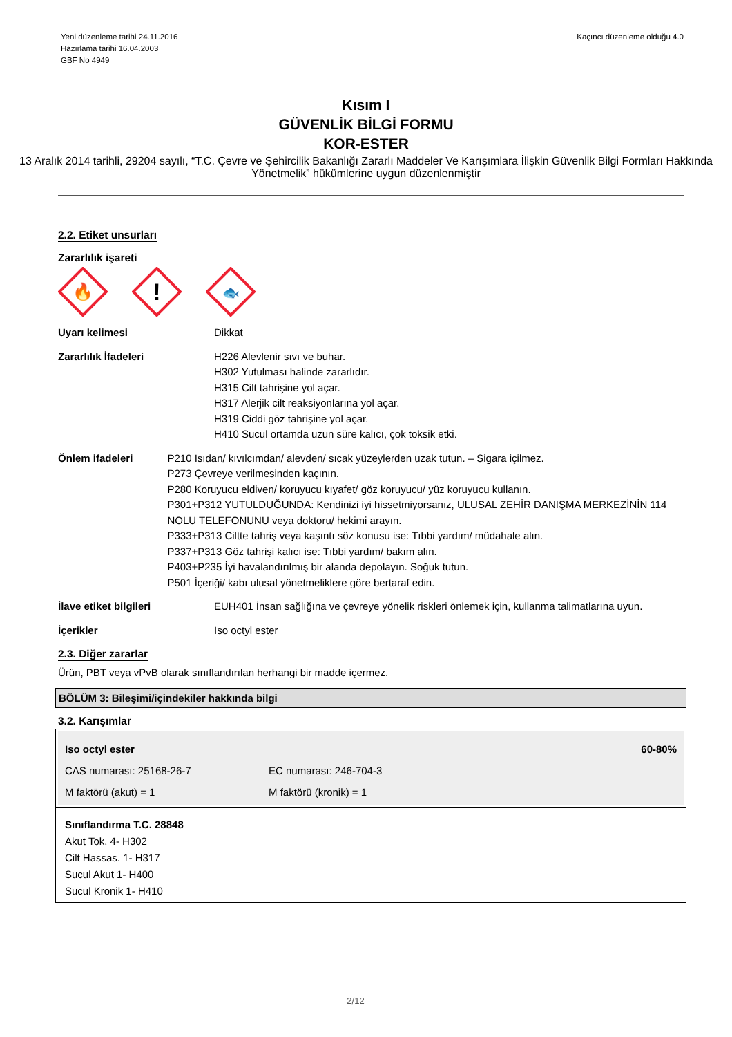Yeni düzenleme tarihi 24.11.2016
Hazırlama tarihi 16.04.2003
GBF No 4949
Kaçıncı düzenleme olduğu 4.0
Kısım I
GÜVENLİK BİLGİ FORMU
KOR-ESTER
13 Aralık 2014 tarihli, 29204 sayılı, “T.C. Çevre ve Şehircilik Bakanlığı Zararlı Maddeler Ve Karışımlara İlişkin Güvenlik Bilgi Formları Hakkında Yönetmelik” hükümlerine uygun düzenlenmiştir
2.2. Etiket unsurları
Zararlılık işareti
🔥
!
🐟
Uyarı kelimesi Dikkat
Zararlılık İfadeleri H226 Alevlenir sıvı ve buhar.
H302 Yutulması halinde zararlıdır.
H315 Cilt tahrişine yol açar.
H317 Alerjik cilt reaksiyonlarına yol açar.
H319 Ciddi göz tahrişine yol açar.
H410 Sucul ortamda uzun süre kalıcı, çok toksik etki.
Önlem ifadeleri P210 Isıdan/ kıvılcımdan/ alevden/ sıcak yüzeylerden uzak tutun. – Sigara içilmez.
P273 Çevreye verilmesinden kaçının.
P280 Koruyucu eldiven/ koruyucu kıyafet/ göz koruyucu/ yüz koruyucu kullanın.
P301+P312 YUTULDUĞUNDA: Kendinizi iyi hissetmiyorsanız, ULUSAL ZEHİR DANIŞMA MERKEZİNİN 114 NOLU TELEFONUNU veya doktoru/ hekimi arayın.
P333+P313 Ciltte tahriş veya kaşıntı söz konusu ise: Tıbbi yardım/ müdahale alın.
P337+P313 Göz tahrişi kalıcı ise: Tıbbi yardım/ bakım alın.
P403+P235 İyi havalandırılmış bir alanda depolayın. Soğuk tutun.
P501 İçeriği/ kabı ulusal yönetmeliklere göre bertaraf edin.
İlave etiket bilgileri EUH401 İnsan sağlığına ve çevreye yönelik riskleri önlemek için, kullanma talimatlarına uyun.
İçerikler Iso octyl ester
2.3. Diğer zararlar
Ürün, PBT veya vPvB olarak sınıflandırılan herhangi bir madde içermez.
BÖLÜM 3: Bileşimi/içindekiler hakkında bilgi
3.2. Karışımlar
Iso octyl ester 60-80%
CAS numarası: 25168-26-7 EC numarası: 246-704-3
M faktörü (akut) = 1 M faktörü (kronik) = 1
Sınıflandırma T.C. 28848
Akut Tok. 4- H302
Cilt Hassas. 1- H317
Sucul Akut 1- H400
Sucul Kronik 1- H410
2/12